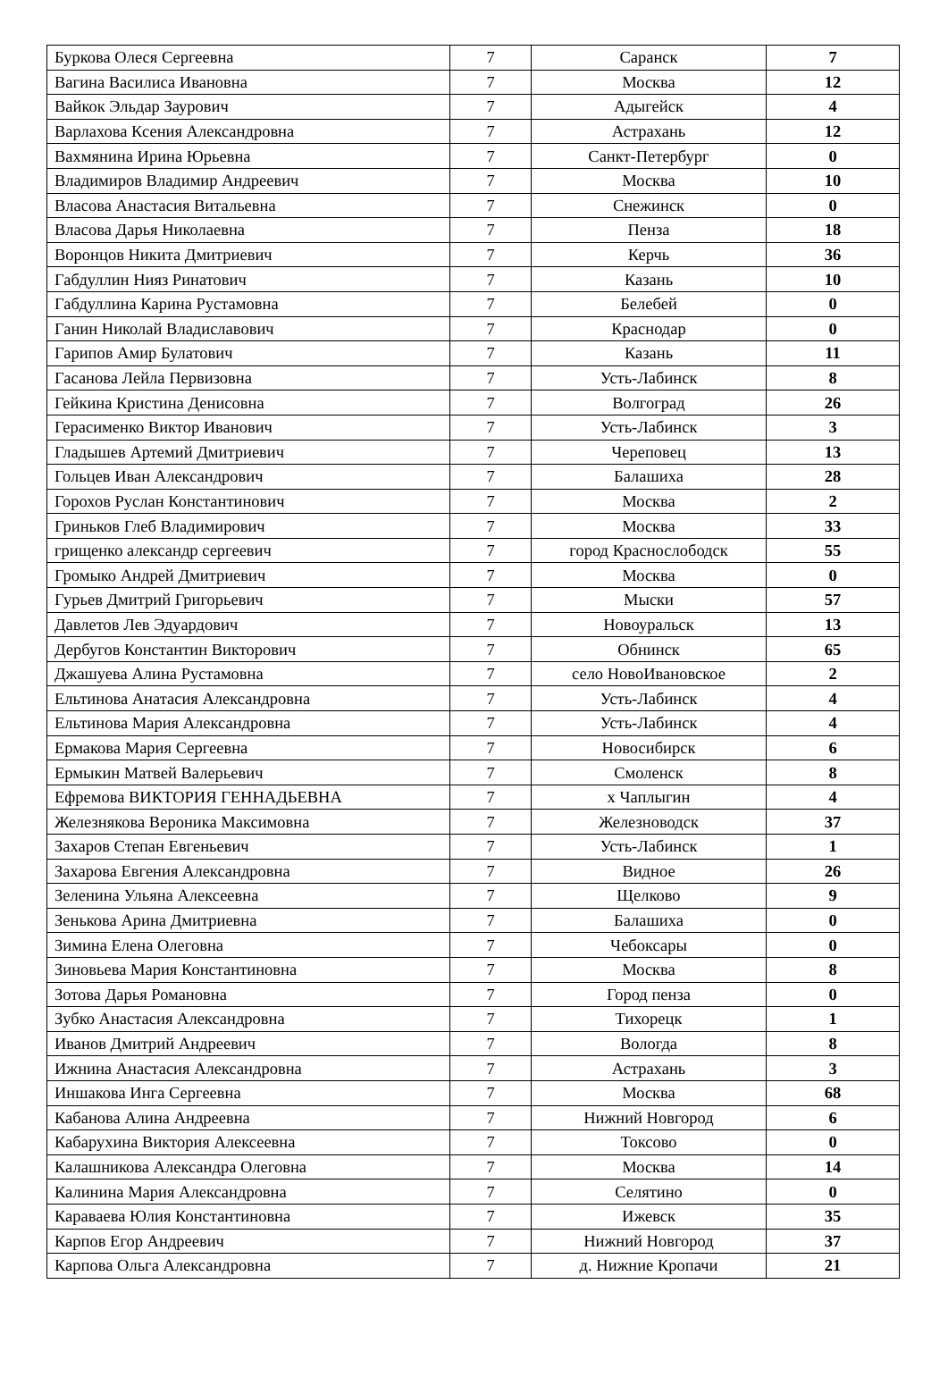| Буркова Олеся Сергеевна | 7 | Саранск | 7 |
| Вагина Василиса Ивановна | 7 | Москва | 12 |
| Вайкок Эльдар Заурович | 7 | Адыгейск | 4 |
| Варлахова Ксения Александровна | 7 | Астрахань | 12 |
| Вахмянина Ирина Юрьевна | 7 | Санкт-Петербург | 0 |
| Владимиров Владимир Андреевич | 7 | Москва | 10 |
| Власова Анастасия Витальевна | 7 | Снежинск | 0 |
| Власова Дарья Николаевна | 7 | Пенза | 18 |
| Воронцов Никита Дмитриевич | 7 | Керчь | 36 |
| Габдуллин Нияз Ринатович | 7 | Казань | 10 |
| Габдуллина Карина Рустамовна | 7 | Белебей | 0 |
| Ганин Николай Владиславович | 7 | Краснодар | 0 |
| Гарипов Амир Булатович | 7 | Казань | 11 |
| Гасанова Лейла Первизовна | 7 | Усть-Лабинск | 8 |
| Гейкина Кристина Денисовна | 7 | Волгоград | 26 |
| Герасименко Виктор Иванович | 7 | Усть-Лабинск | 3 |
| Гладышев Артемий Дмитриевич | 7 | Череповец | 13 |
| Гольцев Иван Александрович | 7 | Балашиха | 28 |
| Горохов Руслан Константинович | 7 | Москва | 2 |
| Гриньков Глеб Владимирович | 7 | Москва | 33 |
| грищенко александр сергеевич | 7 | город Краснослободск | 55 |
| Громыко Андрей Дмитриевич | 7 | Москва | 0 |
| Гурьев Дмитрий Григорьевич | 7 | Мыски | 57 |
| Давлетов Лев Эдуардович | 7 | Новоуральск | 13 |
| Дербугов Константин Викторович | 7 | Обнинск | 65 |
| Джашуева Алина Рустамовна | 7 | село НовоИвановское | 2 |
| Ельтинова Анатасия Александровна | 7 | Усть-Лабинск | 4 |
| Ельтинова Мария Александровна | 7 | Усть-Лабинск | 4 |
| Ермакова Мария Сергеевна | 7 | Новосибирск | 6 |
| Ермыкин Матвей Валерьевич | 7 | Смоленск | 8 |
| Ефремова ВИКТОРИЯ ГЕННАДЬЕВНА | 7 | х Чаплыгин | 4 |
| Железнякова Вероника Максимовна | 7 | Железноводск | 37 |
| Захаров Степан Евгеньевич | 7 | Усть-Лабинск | 1 |
| Захарова Евгения Александровна | 7 | Видное | 26 |
| Зеленина Ульяна Алексеевна | 7 | Щелково | 9 |
| Зенькова Арина Дмитриевна | 7 | Балашиха | 0 |
| Зимина Елена Олеговна | 7 | Чебоксары | 0 |
| Зиновьева Мария Константиновна | 7 | Москва | 8 |
| Зотова Дарья Романовна | 7 | Город пенза | 0 |
| Зубко Анастасия Александровна | 7 | Тихорецк | 1 |
| Иванов Дмитрий Андреевич | 7 | Вологда | 8 |
| Ижнина Анастасия Александровна | 7 | Астрахань | 3 |
| Иншакова Инга Сергеевна | 7 | Москва | 68 |
| Кабанова Алина Андреевна | 7 | Нижний Новгород | 6 |
| Кабарухина Виктория Алексеевна | 7 | Токсово | 0 |
| Калашникова Александра Олеговна | 7 | Москва | 14 |
| Калинина Мария Александровна | 7 | Селятино | 0 |
| Караваева Юлия Константиновна | 7 | Ижевск | 35 |
| Карпов Егор Андреевич | 7 | Нижний Новгород | 37 |
| Карпова Ольга Александровна | 7 | д. Нижние Кропачи | 21 |